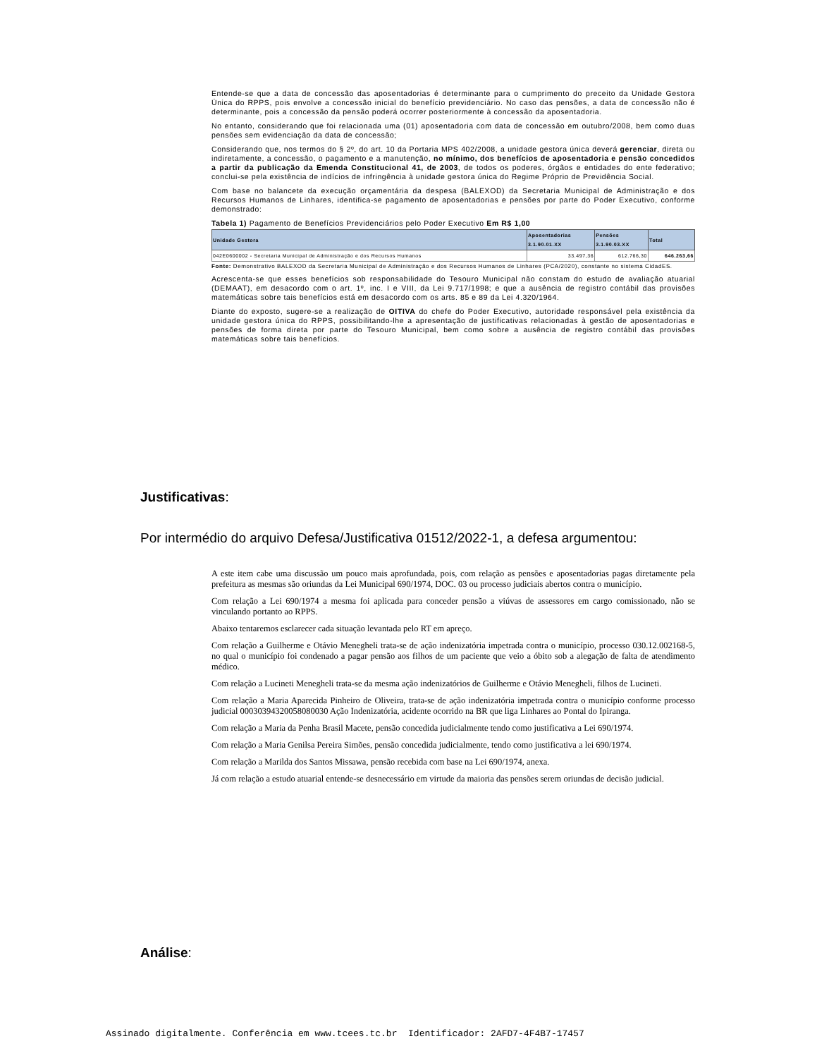Entende-se que a data de concessão das aposentadorias é determinante para o cumprimento do preceito da Unidade Gestora Única do RPPS, pois envolve a concessão inicial do benefício previdenciário. No caso das pensões, a data de concessão não é determinante, pois a concessão da pensão poderá ocorrer posteriormente à concessão da aposentadoria.
No entanto, considerando que foi relacionada uma (01) aposentadoria com data de concessão em outubro/2008, bem como duas pensões sem evidenciação da data de concessão;
Considerando que, nos termos do § 2º, do art. 10 da Portaria MPS 402/2008, a unidade gestora única deverá gerenciar, direta ou indiretamente, a concessão, o pagamento e a manutenção, no mínimo, dos benefícios de aposentadoria e pensão concedidos a partir da publicação da Emenda Constitucional 41, de 2003, de todos os poderes, órgãos e entidades do ente federativo; conclui-se pela existência de indícios de infringência à unidade gestora única do Regime Próprio de Previdência Social.
Com base no balancete da execução orçamentária da despesa (BALEXOD) da Secretaria Municipal de Administração e dos Recursos Humanos de Linhares, identifica-se pagamento de aposentadorias e pensões por parte do Poder Executivo, conforme demonstrado:
Tabela 1) Pagamento de Benefícios Previdenciários pelo Poder Executivo Em R$ 1,00
| Unidade Gestora | Aposentadorias 3.1.90.01.XX | Pensões 3.1.90.03.XX | Total |
| --- | --- | --- | --- |
| 042E0600002 - Secretaria Municipal de Administração e dos Recursos Humanos | 33.497,36 | 612.766,30 | 646.263,66 |
Fonte: Demonstrativo BALEXOD da Secretaria Municipal de Administração e dos Recursos Humanos de Linhares (PCA/2020), constante no sistema CidadES.
Acrescenta-se que esses benefícios sob responsabilidade do Tesouro Municipal não constam do estudo de avaliação atuarial (DEMAAT), em desacordo com o art. 1º, inc. I e VIII, da Lei 9.717/1998; e que a ausência de registro contábil das provisões matemáticas sobre tais benefícios está em desacordo com os arts. 85 e 89 da Lei 4.320/1964.
Diante do exposto, sugere-se a realização de OITIVA do chefe do Poder Executivo, autoridade responsável pela existência da unidade gestora única do RPPS, possibilitando-lhe a apresentação de justificativas relacionadas à gestão de aposentadorias e pensões de forma direta por parte do Tesouro Municipal, bem como sobre a ausência de registro contábil das provisões matemáticas sobre tais benefícios.
Justificativas:
Por intermédio do arquivo Defesa/Justificativa 01512/2022-1, a defesa argumentou:
A este item cabe uma discussão um pouco mais aprofundada, pois, com relação as pensões e aposentadorias pagas diretamente pela prefeitura as mesmas são oriundas da Lei Municipal 690/1974, DOC. 03 ou processo judiciais abertos contra o município.
Com relação a Lei 690/1974 a mesma foi aplicada para conceder pensão a viúvas de assessores em cargo comissionado, não se vinculando portanto ao RPPS.
Abaixo tentaremos esclarecer cada situação levantada pelo RT em apreço.
Com relação a Guilherme e Otávio Menegheli trata-se de ação indenizatória impetrada contra o município, processo 030.12.002168-5, no qual o município foi condenado a pagar pensão aos filhos de um paciente que veio a óbito sob a alegação de falta de atendimento médico.
Com relação a Lucineti Menegheli trata-se da mesma ação indenizatórios de Guilherme e Otávio Menegheli, filhos de Lucineti.
Com relação a Maria Aparecida Pinheiro de Oliveira, trata-se de ação indenizatória impetrada contra o município conforme processo judicial 00030394320058080030 Ação Indenizatória, acidente ocorrido na BR que liga Linhares ao Pontal do Ipiranga.
Com relação a Maria da Penha Brasil Macete, pensão concedida judicialmente tendo como justificativa a Lei 690/1974.
Com relação a Maria Genilsa Pereira Simões, pensão concedida judicialmente, tendo como justificativa a lei 690/1974.
Com relação a Marilda dos Santos Missawa, pensão recebida com base na Lei 690/1974, anexa.
Já com relação a estudo atuarial entende-se desnecessário em virtude da maioria das pensões serem oriundas de decisão judicial.
Análise:
Assinado digitalmente. Conferência em www.tcees.tc.br Identificador: 2AFD7-4F4B7-17457